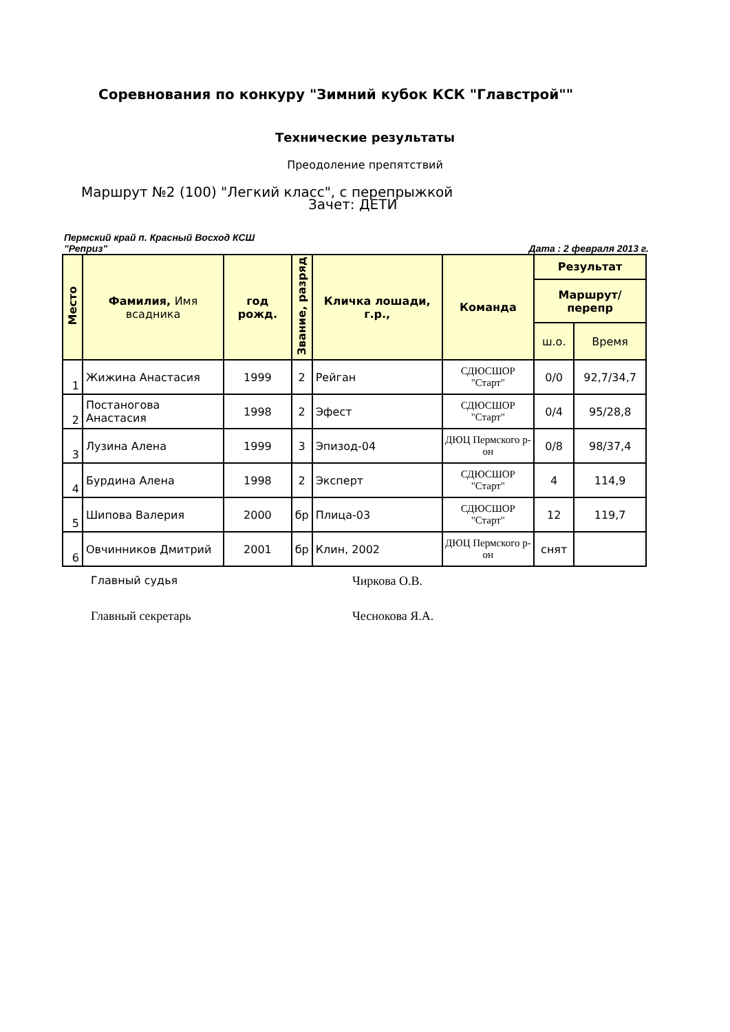Соревнования по конкуру "Зимний кубок КСК "Главстрой""
Технические результаты
Преодоление препятствий
Маршрут №2 (100) "Легкий класс", с перепрыжкой
Зачет: ДЕТИ
Пермский край п. Красный Восход КСШ
"Реприз"
Дата : 2 февраля 2013 г.
| Место | Фамилия, Имя всадника | год рожд. | Звание, разряд | Кличка лошади, г.р., | Команда | Результат | |
| --- | --- | --- | --- | --- | --- | --- | --- |
| | | | | | | Маршрут/перепр | |
| | | | | | | ш.о. | Время |
| 1 | Жижина Анастасия | 1999 | 2 | Рейган | СДЮСШОР "Старт" | 0/0 | 92,7/34,7 |
| 2 | Постаногова Анастасия | 1998 | 2 | Эфест | СДЮСШОР "Старт" | 0/4 | 95/28,8 |
| 3 | Лузина Алена | 1999 | 3 | Эпизод-04 | ДЮЦ Пермского р-он | 0/8 | 98/37,4 |
| 4 | Бурдина Алена | 1998 | 2 | Эксперт | СДЮСШОР "Старт" | 4 | 114,9 |
| 5 | Шипова Валерия | 2000 | бр | Плица-03 | СДЮСШОР "Старт" | 12 | 119,7 |
| 6 | Овчинников Дмитрий | 2001 | бр | Клин, 2002 | ДЮЦ Пермского р-он | снят | |
Главный судья Чиркова О.В.
Главный секретарь Чеснокова Я.А.